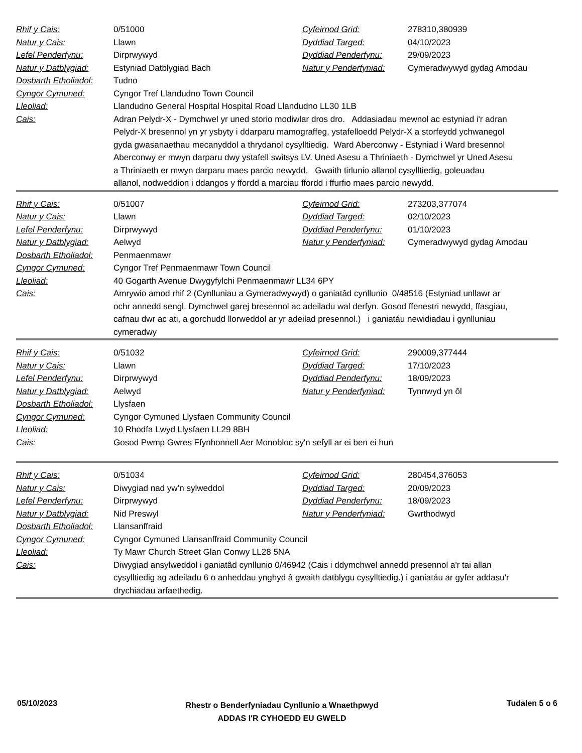| Rhif y Cais: | 0/51000 | Cyfeirnod Grid: | 278310,380939 |
| Natur y Cais: | Llawn | Dyddiad Targed: | 04/10/2023 |
| Lefel Penderfynu: | Dirprwywyd | Dyddiad Penderfynu: | 29/09/2023 |
| Natur y Datblygiad: | Estyniad Datblygiad Bach | Natur y Penderfyniad: | Cymeradwywyd gydag Amodau |
| Dosbarth Etholiadol: | Tudno | | |
| Cyngor Cymuned: | Cyngor Tref Llandudno Town Council | | |
| Lleoliad: | Llandudno General Hospital Hospital Road Llandudno LL30 1LB | | |
| Cais: | Adran Pelydr-X - Dymchwel yr uned storio modiwlar dros dro. Addasiadau mewnol ac estyniad i'r adran Pelydr-X bresennol yn yr ysbyty i ddarparu mamograffeg, ystafelloedd Pelydr-X a storfeydd ychwanegol gyda gwasanaethau mecanyddol a thrydanol cysylltiedig. Ward Aberconwy - Estyniad i Ward bresennol Aberconwy er mwyn darparu dwy ystafell switsys LV. Uned Asesu a Thriniaeth - Dymchwel yr Uned Asesu a Thriniaeth er mwyn darparu maes parcio newydd. Gwaith tirlunio allanol cysylltiedig, goleuadau allanol, nodweddion i ddangos y ffordd a marciau ffordd i ffurfio maes parcio newydd. | | |
| Rhif y Cais: | 0/51007 | Cyfeirnod Grid: | 273203,377074 |
| Natur y Cais: | Llawn | Dyddiad Targed: | 02/10/2023 |
| Lefel Penderfynu: | Dirprwywyd | Dyddiad Penderfynu: | 01/10/2023 |
| Natur y Datblygiad: | Aelwyd | Natur y Penderfyniad: | Cymeradwywyd gydag Amodau |
| Dosbarth Etholiadol: | Penmaenmawr | | |
| Cyngor Cymuned: | Cyngor Tref Penmaenmawr Town Council | | |
| Lleoliad: | 40 Gogarth Avenue Dwygyfylchi Penmaenmawr LL34 6PY | | |
| Cais: | Amrywio amod rhif 2 (Cynlluniau a Gymeradwywyd) o ganiatâd cynllunio 0/48516 (Estyniad unllawr ar ochr annedd sengl. Dymchwel garej bresennol ac adeiladu wal derfyn. Gosod ffenestri newydd, ffasgiau, cafnau dwr ac ati, a gorchudd llorweddol ar yr adeilad presennol.) i ganiatáu newidiadau i gynlluniau cymeradwy | | |
| Rhif y Cais: | 0/51032 | Cyfeirnod Grid: | 290009,377444 |
| Natur y Cais: | Llawn | Dyddiad Targed: | 17/10/2023 |
| Lefel Penderfynu: | Dirprwywyd | Dyddiad Penderfynu: | 18/09/2023 |
| Natur y Datblygiad: | Aelwyd | Natur y Penderfyniad: | Tynnwyd yn ôl |
| Dosbarth Etholiadol: | Llysfaen | | |
| Cyngor Cymuned: | Cyngor Cymuned Llysfaen Community Council | | |
| Lleoliad: | 10 Rhodfa Lwyd Llysfaen LL29 8BH | | |
| Cais: | Gosod Pwmp Gwres Ffynhonnell Aer Monobloc sy'n sefyll ar ei ben ei hun | | |
| Rhif y Cais: | 0/51034 | Cyfeirnod Grid: | 280454,376053 |
| Natur y Cais: | Diwygiad nad yw’n sylweddol | Dyddiad Targed: | 20/09/2023 |
| Lefel Penderfynu: | Dirprwywyd | Dyddiad Penderfynu: | 18/09/2023 |
| Natur y Datblygiad: | Nid Preswyl | Natur y Penderfyniad: | Gwrthodwyd |
| Dosbarth Etholiadol: | Llansanffraid | | |
| Cyngor Cymuned: | Cyngor Cymuned Llansanffraid Community Council | | |
| Lleoliad: | Ty Mawr Church Street Glan Conwy LL28 5NA | | |
| Cais: | Diwygiad ansylweddol i ganiatâd cynllunio 0/46942 (Cais i ddymchwel annedd presennol a'r tai allan cysylltiedig ag adeiladu 6 o anheddau ynghyd â gwaith datblygu cysylltiedig.) i ganiatáu ar gyfer addasu'r drychiadau arfaethedig. | | |
05/10/2023
Rhestr o Benderfyniadau Cynllunio a Wnaethpwyd
ADDAS I'R CYHOEDD EU GWELD
Tudalen 5 o 6